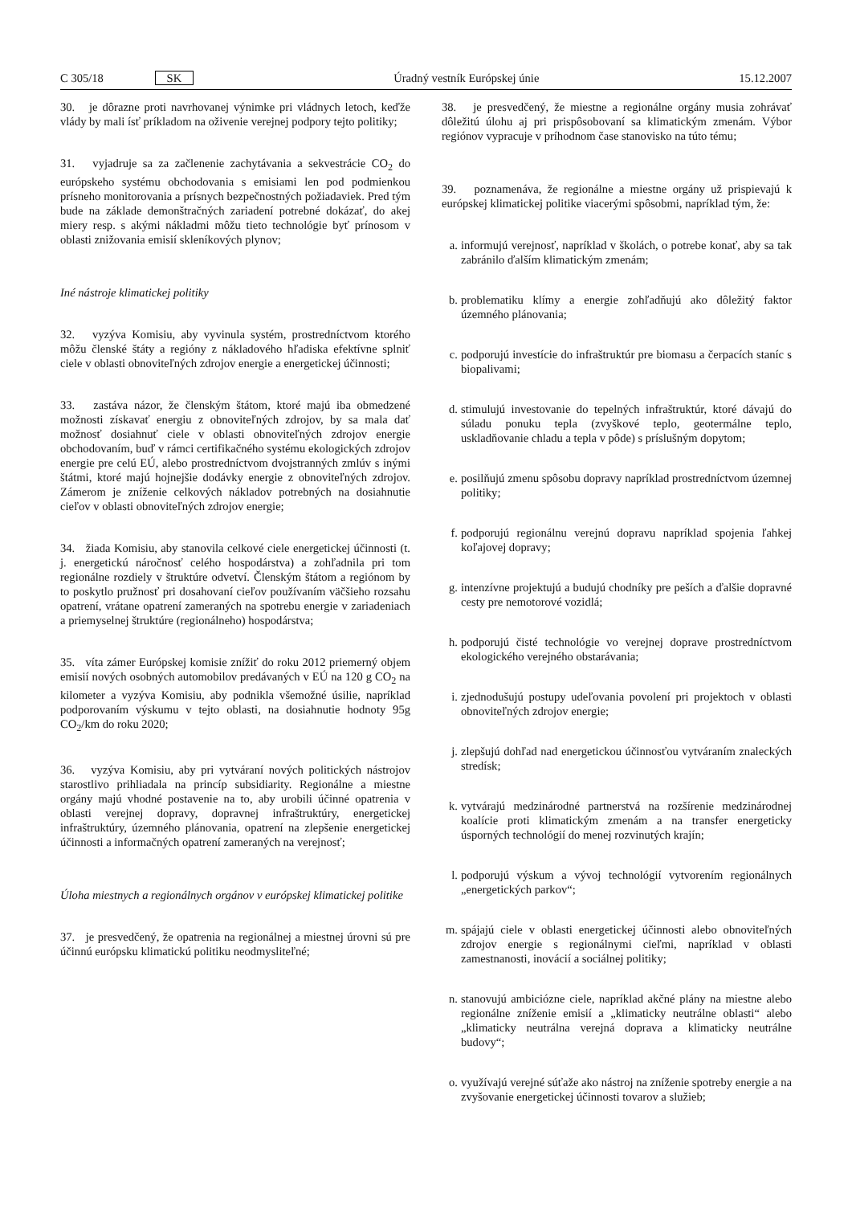C 305/18 SK Úradný vestník Európskej únie 15.12.2007
30. je dôrazne proti navrhovanej výnimke pri vládnych letoch, keďže vlády by mali ísť príkladom na oživenie verejnej podpory tejto politiky;
31. vyjadruje sa za začlenenie zachytávania a sekvestrácie CO<sub>2</sub> do európskeho systému obchodovania s emisiami len pod podmienkou prísneho monitorovania a prísnych bezpečnostných požiadaviek. Pred tým bude na základe demonštračných zariadení potrebné dokázať, do akej miery resp. s akými nákladmi môžu tieto technológie byť prínosom v oblasti znižovania emisií skleníkových plynov;
Iné nástroje klimatickej politiky
32. vyzýva Komisiu, aby vyvinula systém, prostredníctvom ktorého môžu členské štáty a regióny z nákladového hľadiska efektívne splniť ciele v oblasti obnoviteľných zdrojov energie a energetickej účinnosti;
33. zastáva názor, že členským štátom, ktoré majú iba obmedzené možnosti získavať energiu z obnoviteľných zdrojov, by sa mala dať možnosť dosiahnuť ciele v oblasti obnoviteľných zdrojov energie obchodovaním, buď v rámci certifikačného systému ekologických zdrojov energie pre celú EÚ, alebo prostredníctvom dvojstranných zmlúv s inými štátmi, ktoré majú hojnejšie dodávky energie z obnoviteľných zdrojov. Zámerom je zníženie celkových nákladov potrebných na dosiahnutie cieľov v oblasti obnoviteľných zdrojov energie;
34. žiada Komisiu, aby stanovila celkové ciele energetickej účinnosti (t. j. energetickú náročnosť celého hospodárstva) a zohľadnila pri tom regionálne rozdiely v štruktúre odvetví. Členským štátom a regiónom by to poskytlo pružnosť pri dosahovaní cieľov používaním väčšieho rozsahu opatrení, vrátane opatrení zameraných na spotrebu energie v zariadeniach a priemyselnej štruktúre (regionálneho) hospodárstva;
35. víta zámer Európskej komisie znížiť do roku 2012 priemerný objem emisií nových osobných automobilov predávaných v EÚ na 120 g CO<sub>2</sub> na kilometer a vyzýva Komisiu, aby podnikla všemožné úsilie, napríklad podporovaním výskumu v tejto oblasti, na dosiahnutie hodnoty 95g CO<sub>2</sub>/km do roku 2020;
36. vyzýva Komisiu, aby pri vytváraní nových politických nástrojov starostlivo prihliadala na princíp subsidiarity. Regionálne a miestne orgány majú vhodné postavenie na to, aby urobili účinné opatrenia v oblasti verejnej dopravy, dopravnej infraštruktúry, energetickej infraštruktúry, územného plánovania, opatrení na zlepšenie energetickej účinnosti a informačných opatrení zameraných na verejnosť;
Úloha miestnych a regionálnych orgánov v európskej klimatickej politike
37. je presvedčený, že opatrenia na regionálnej a miestnej úrovni sú pre účinnú európsku klimatickú politiku neodmysliteľné;
38. je presvedčený, že miestne a regionálne orgány musia zohrávať dôležitú úlohu aj pri prispôsobovaní sa klimatickým zmenám. Výbor regiónov vypracuje v príhodnom čase stanovisko na túto tému;
39. poznamenáva, že regionálne a miestne orgány už prispievajú k európskej klimatickej politike viacerými spôsobmi, napríklad tým, že:
a. informujú verejnosť, napríklad v školách, o potrebe konať, aby sa tak zabránilo ďalším klimatickým zmenám;
b. problematiku klímy a energie zohľadňujú ako dôležitý faktor územného plánovania;
c. podporujú investície do infraštruktúr pre biomasu a čerpacích staníc s biopalivami;
d. stimulujú investovanie do tepelných infraštruktúr, ktoré dávajú do súladu ponuku tepla (zvyškové teplo, geotermálne teplo, uskladňovanie chladu a tepla v pôde) s príslušným dopytom;
e. posilňujú zmenu spôsobu dopravy napríklad prostredníctvom územnej politiky;
f. podporujú regionálnu verejnú dopravu napríklad spojenia ľahkej koľajovej dopravy;
g. intenzívne projektujú a budujú chodníky pre peších a ďalšie dopravné cesty pre nemotorové vozidlá;
h. podporujú čisté technológie vo verejnej doprave prostredníctvom ekologického verejného obstarávania;
i. zjednodušujú postupy udeľovania povolení pri projektoch v oblasti obnoviteľných zdrojov energie;
j. zlepšujú dohľad nad energetickou účinnosťou vytváraním znaleckých stredísk;
k. vytvárajú medzinárodné partnerstvá na rozšírenie medzinárodnej koalície proti klimatickým zmenám a na transfer energeticky úsporných technológií do menej rozvinutých krajín;
l. podporujú výskum a vývoj technológií vytvorením regionálnych „energetických parkov“;
m. spájajú ciele v oblasti energetickej účinnosti alebo obnoviteľných zdrojov energie s regionálnymi cieľmi, napríklad v oblasti zamestnanosti, inovácií a sociálnej politiky;
n. stanovujú ambiciózne ciele, napríklad akčné plány na miestne alebo regionálne zníženie emisií a „klimaticky neutrálne oblasti“ alebo „klimaticky neutrálna verejná doprava a klimaticky neutrálne budovy“;
o. využívajú verejné súťaže ako nástroj na zníženie spotreby energie a na zvyšovanie energetickej účinnosti tovarov a služieb;